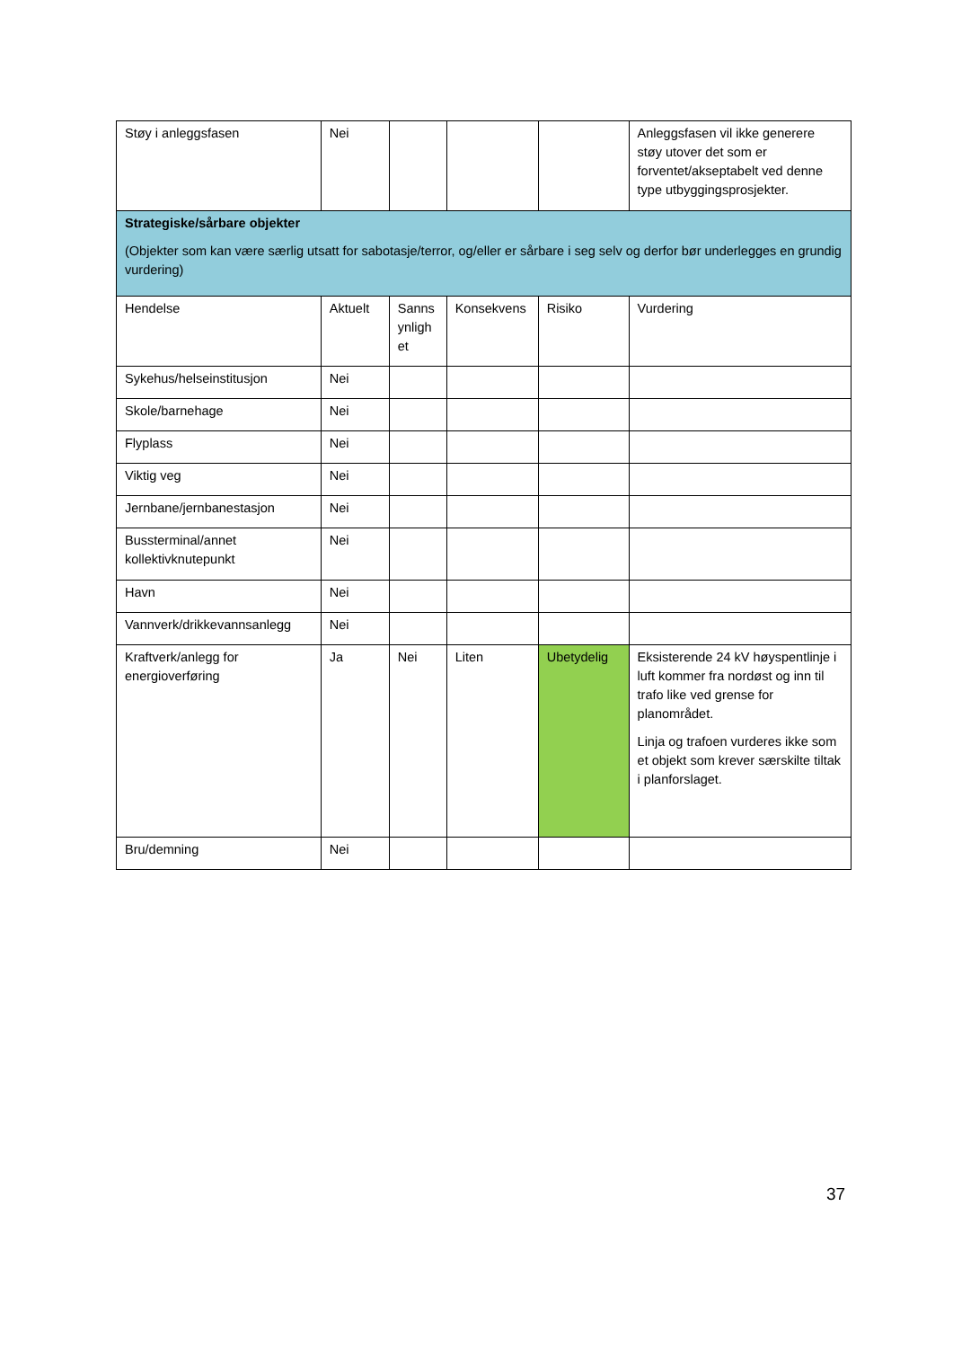| Støy i anleggsfasen | Nei | | | | Anleggsfasen vil ikke generere støy utover det som er forventet/akseptabelt ved denne type utbyggingsprosjekter. |
| Strategiske/sårbare objekter (Objekter som kan være særlig utsatt for sabotasje/terror, og/eller er sårbare i seg selv og derfor bør underlegges en grundig vurdering) | | | | | |
| Hendelse | Aktuelt | Sanns ynligh et | Konsekvens | Risiko | Vurdering |
| Sykehus/helseinstitusjon | Nei | | | | |
| Skole/barnehage | Nei | | | | |
| Flyplass | Nei | | | | |
| Viktig veg | Nei | | | | |
| Jernbane/jernbanestasjon | Nei | | | | |
| Bussterminal/annet kollektivknutepunkt | Nei | | | | |
| Havn | Nei | | | | |
| Vannverk/drikkevannsanlegg | Nei | | | | |
| Kraftverk/anlegg for energioverføring | Ja | Nei | Liten | Ubetydelig | Eksisterende 24 kV høyspentlinje i luft kommer fra nordøst og inn til trafo like ved grense for planområdet. Linja og trafoen vurderes ikke som et objekt som krever særskilte tiltak i planforslaget. |
| Bru/demning | Nei | | | | |
37